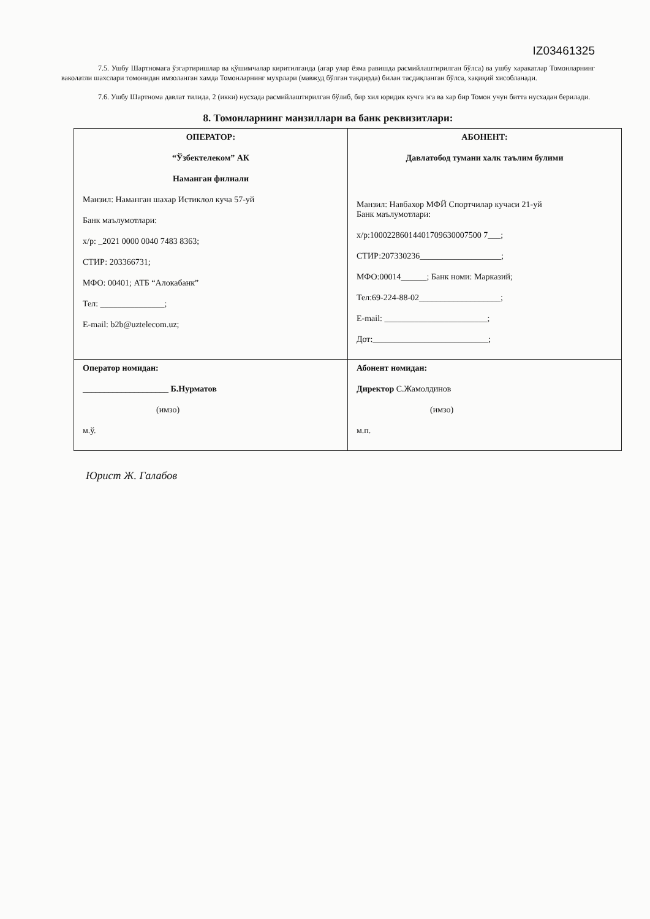IZ03461325
7.5. Ушбу Шартномага ўзгартиришлар ва қўшимчалар киритилганда (агар улар ёзма равишда расмийлаштирилган бўлса) ва ушбу харакатлар Томонларнинг ваколатли шахслари томонидан имзоланган хамда Томонларнинг мухрлари (мавжуд бўлган тақдирда) билан тасдиқланган бўлса, хақиқий хисобланади.
7.6. Ушбу Шартнома давлат тилида, 2 (икки) нусхада расмийлаштирилган бўлиб, бир хил юридик кучга эга ва хар бир Томон учун битта нусхадан берилади.
8. Томонларнинг манзиллари ва банк реквизитлари:
| ОПЕРАТОР: “Ўзбектелеком” АК Наманган филиали Манзил: Наманган шахар Истиклол куча 57-уй Банк маълумотлари: х/р: _2021 0000 0040 7483 8363; СТИР: 203366731; МФО: 00401; АТБ “Алокабанк” Тел: _______________; E-mail: b2b@uztelecom.uz; | АБОНЕНТ: Давлатобод тумани халк таълим булими Манзил: Навбахор МФЙ Спортчилар кучаси 21-уй Банк маълумотлари: х/р:10002286014401709630007500 7___; СТИР:207330236___________________; МФО:00014______; Банк номи: Марказий; Тел:69-224-88-02___________________; E-mail: ________________________; Дот:___________________________; |
| Оператор номидан: ____________________ Б.Нурматов (имзо) м.ў. | Абонент номидан: Директор С.Жамолдинов (имзо) м.п. |
Юрист Ж. Галабов